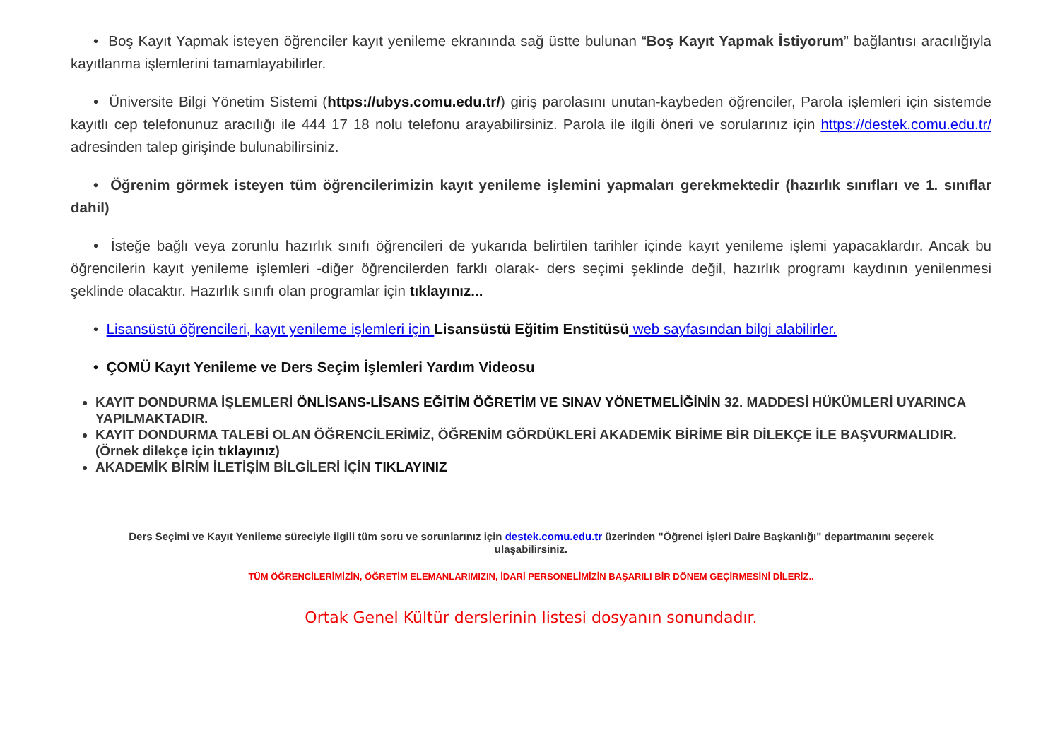• Boş Kayıt Yapmak isteyen öğrenciler kayıt yenileme ekranında sağ üstte bulunan “Boş Kayıt Yapmak İstiyorum” bağlantısı aracılığıyla kayıtlanma işlemlerini tamamlayabilirler.
• Üniversite Bilgi Yönetim Sistemi (https://ubys.comu.edu.tr/) giriş parolasını unutan-kaybeden öğrenciler, Parola işlemleri için sistemde kayıtlı cep telefonunuz aracılığı ile 444 17 18 nolu telefonu arayabilirsiniz. Parola ile ilgili öneri ve sorularınız için https://destek.comu.edu.tr/ adresinden talep girişinde bulunabilirsiniz.
• Öğrenim görmek isteyen tüm öğrencilerimizin kayıt yenileme işlemini yapmaları gerekmektedir (hazırlık sınıfları ve 1. sınıflar dahil)
• İsteğe bağlı veya zorunlu hazırlık sınıfı öğrencileri de yukarıda belirtilen tarihler içinde kayıt yenileme işlemi yapacaklardır. Ancak bu öğrencilerin kayıt yenileme işlemleri -diğer öğrencilerden farklı olarak- ders seçimi şeklinde değil, hazırlık programı kaydının yenilenmesi şeklinde olacaktır. Hazırlık sınıfı olan programlar için tıklayınız...
• Lisansüstü öğrencileri, kayıt yenileme işlemleri için Lisansüstü Eğitim Enstitüsü web sayfasından bilgi alabilirler.
• ÇOMÜ Kayıt Yenileme ve Ders Seçim İşlemleri Yardım Videosu
KAYIT DONDURMA İŞLEMLERİ ÖNLİSANS-LİSANS EĞİTİM ÖĞRETİM VE SINAV YÖNETMELİĞİNİN 32. MADDESİ HÜKÜMLERİ UYARINCA YAPILMAKTADIR.
KAYIT DONDURMA TALEBİ OLAN ÖĞRENCİLERİMİZ, ÖĞRENİM GÖRDÜKLERİ AKADEMİK BİRİME BİR DİLEKÇE İLE BAŞVURMALIDIR. (Örnek dilekçe için tıklayınız)
AKADEMİK BİRİM İLETİŞİM BİLGİLERİ İÇİN TIKLAYINIZ
Ders Seçimi ve Kayıt Yenileme süreciyle ilgili tüm soru ve sorunlarınız için destek.comu.edu.tr üzerinden "Öğrenci İşleri Daire Başkanlığı" departmanını seçerek ulaşabilirsiniz.
TÜM ÖĞRENCİLERİMİZİN, ÖĞRETİM ELEMANLARIMIZIN, İDARİ PERSONELİMİZİN BAŞARILI BİR DÖNEM GEÇİRMESİNİ DİLERİZ..
Ortak Genel Kültür derslerinin listesi dosyanın sonundadır.